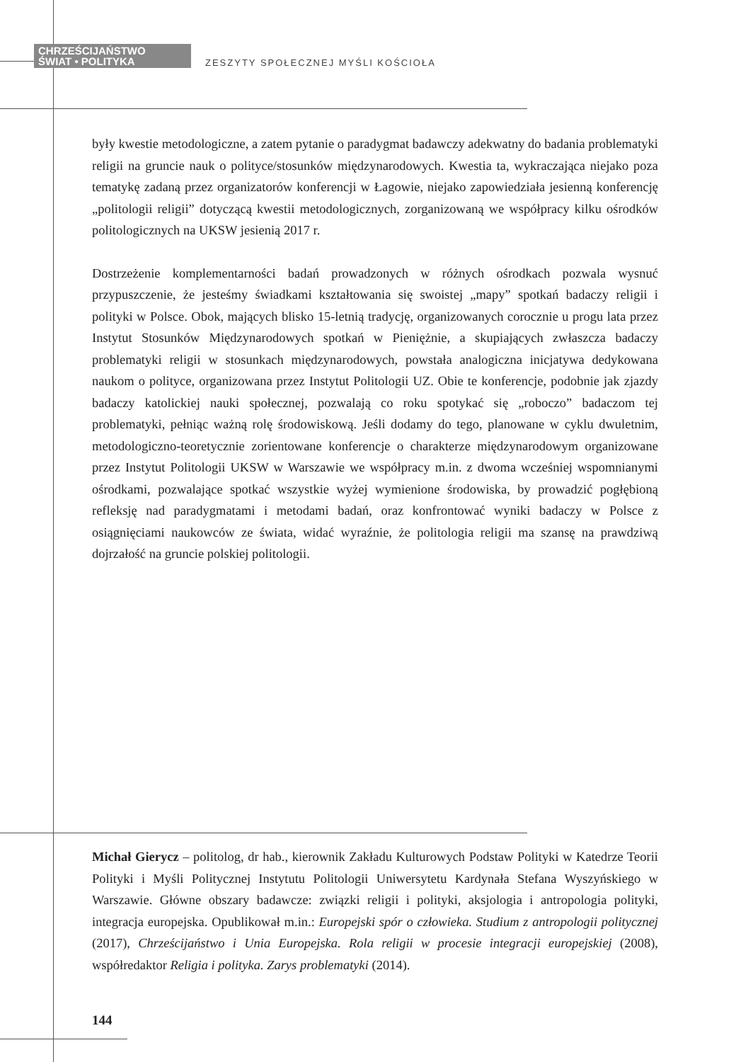CHRZEŚCIJAŃSTWO
ŚWIAT • POLITYKA
ZESZYTY SPOŁECZNEJ MYŚLI KOŚCIOŁA
były kwestie metodologiczne, a zatem pytanie o paradygmat badawczy adekwatny do badania problematyki religii na gruncie nauk o polityce/stosunków międzynarodowych. Kwestia ta, wykraczająca niejako poza tematykę zadaną przez organizatorów konferencji w Łagowie, niejako zapowiedziała jesienną konferencję „politologii religii” dotyczącą kwestii metodologicznych, zorganizowaną we współpracy kilku ośrodków politologicznych na UKSW jesienią 2017 r.
Dostrzeżenie komplementarności badań prowadzonych w różnych ośrodkach pozwala wysnuć przypuszczenie, że jesteśmy świadkami kształtowania się swoistej „mapy” spotkań badaczy religii i polityki w Polsce. Obok, mających blisko 15-letnią tradycję, organizowanych corocznie u progu lata przez Instytut Stosunków Międzynarodowych spotkań w Pieniężnie, a skupiających zwłaszcza badaczy problematyki religii w stosunkach międzynarodowych, powstała analogiczna inicjatywa dedykowana naukom o polityce, organizowana przez Instytut Politologii UZ. Obie te konferencje, podobnie jak zjazdy badaczy katolickiej nauki społecznej, pozwalają co roku spotykać się „roboczo” badaczom tej problematyki, pełniąc ważną rolę środowiskową. Jeśli dodamy do tego, planowane w cyklu dwuletnim, metodologiczno-teoretycznie zorientowane konferencje o charakterze międzynarodowym organizowane przez Instytut Politologii UKSW w Warszawie we współpracy m.in. z dwoma wcześniej wspomnianymi ośrodkami, pozwalające spotkać wszystkie wyżej wymienione środowiska, by prowadzić pogłębioną refleksję nad paradygmatami i metodami badań, oraz konfrontować wyniki badaczy w Polsce z osiągnięciami naukowców ze świata, widać wyraźnie, że politologia religii ma szansę na prawdziwą dojrzałość na gruncie polskiej politologii.
Michał Gierycz – politolog, dr hab., kierownik Zakładu Kulturowych Podstaw Polityki w Katedrze Teorii Polityki i Myśli Politycznej Instytutu Politologii Uniwersytetu Kardynała Stefana Wyszyńskiego w Warszawie. Główne obszary badawcze: związki religii i polityki, aksjologia i antropologia polityki, integracja europejska. Opublikował m.in.: Europejski spór o człowieka. Studium z antropologii politycznej (2017), Chrześcijaństwo i Unia Europejska. Rola religii w procesie integracji europejskiej (2008), współredaktor Religia i polityka. Zarys problematyki (2014).
144